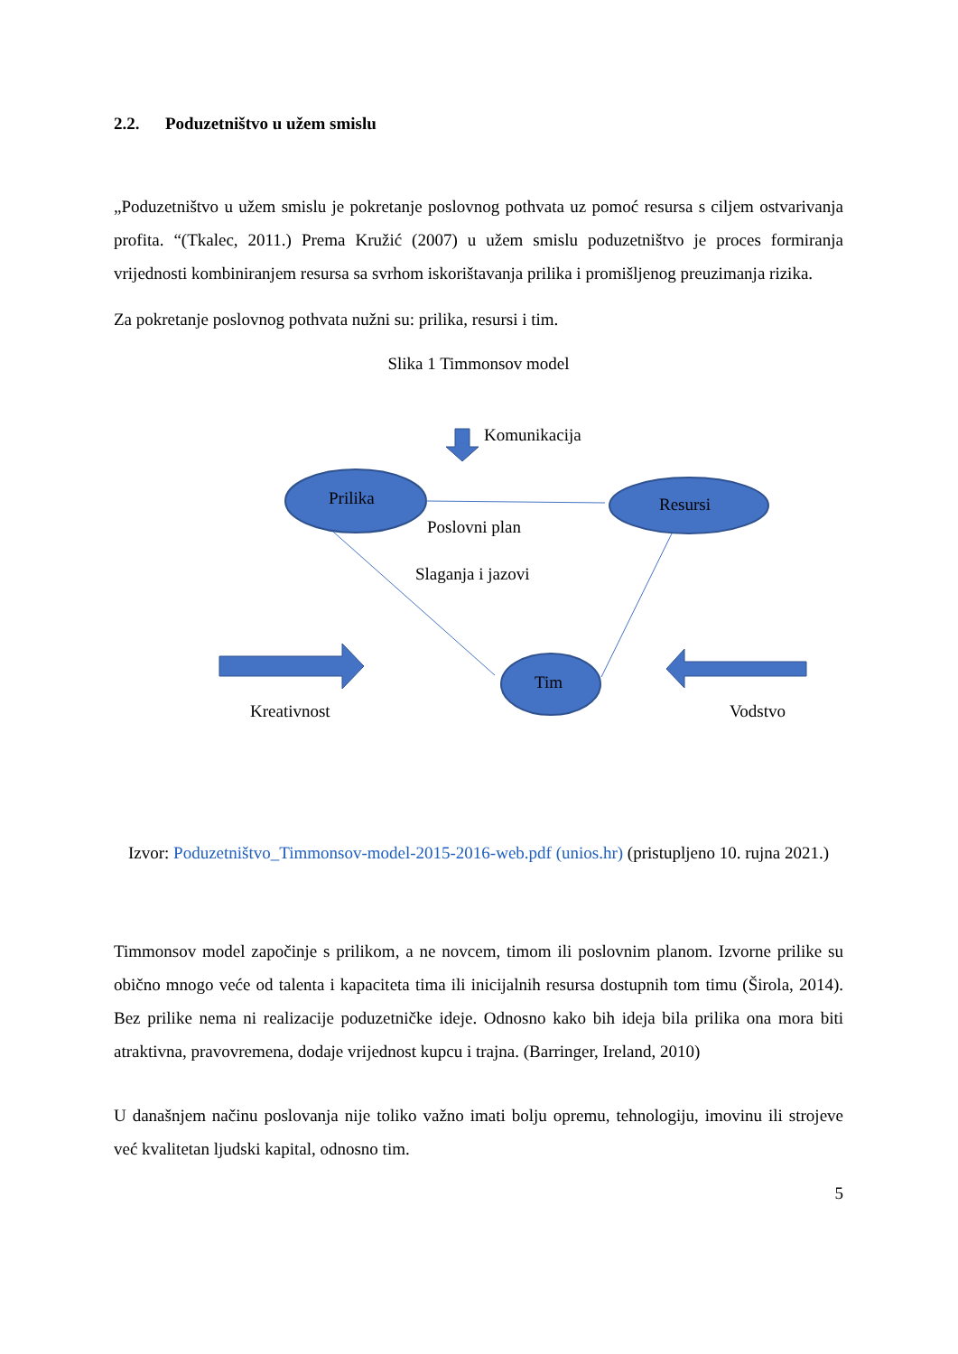2.2. Poduzetništvo u užem smislu
„Poduzetništvo u užem smislu je pokretanje poslovnog pothvata uz pomoć resursa s ciljem ostvarivanja profita. “(Tkalec, 2011.) Prema Kružić (2007) u užem smislu poduzetništvo je proces formiranja vrijednosti kombiniranjem resursa sa svrhom iskorištavanja prilika i promišljenog preuzimanja rizika.
Za pokretanje poslovnog pothvata nužni su: prilika, resursi i tim.
Slika 1 Timmonsov model
Komunikacija
Prilika Resursi
Poslovni plan
Slaganja i jazovi
Tim
Kreativnost Vodstvo
Izvor: Poduzetništvo_Timmonsov-model-2015-2016-web.pdf (unios.hr) (pristupljeno 10. rujna 2021.)
Timmonsov model započinje s prilikom, a ne novcem, timom ili poslovnim planom. Izvorne prilike su obično mnogo veće od talenta i kapaciteta tima ili inicijalnih resursa dostupnih tom timu (Širola, 2014). Bez prilike nema ni realizacije poduzetničke ideje. Odnosno kako bih ideja bila prilika ona mora biti atraktivna, pravovremena, dodaje vrijednost kupcu i trajna. (Barringer, Ireland, 2010)
U današnjem načinu poslovanja nije toliko važno imati bolju opremu, tehnologiju, imovinu ili strojeve već kvalitetan ljudski kapital, odnosno tim.
5